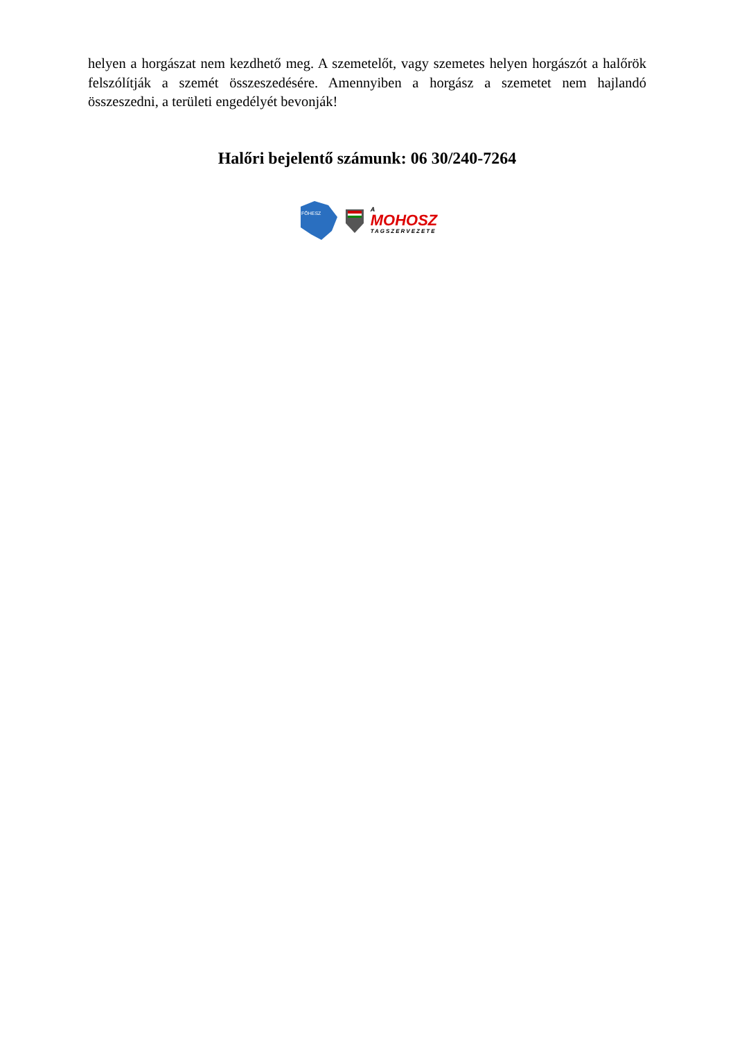helyen a horgászat nem kezdhető meg. A szemetelőt, vagy szemetes helyen horgászót a halőrök felszólítják a szemét összeszedésére. Amennyiben a horgász a szemetet nem hajlandó összeszedni, a területi engedélyét bevonják!
Halőri bejelentő számunk: 06 30/240-7264
FŐHESZ
A
MOHOSZ
TAGSZERVEZETE